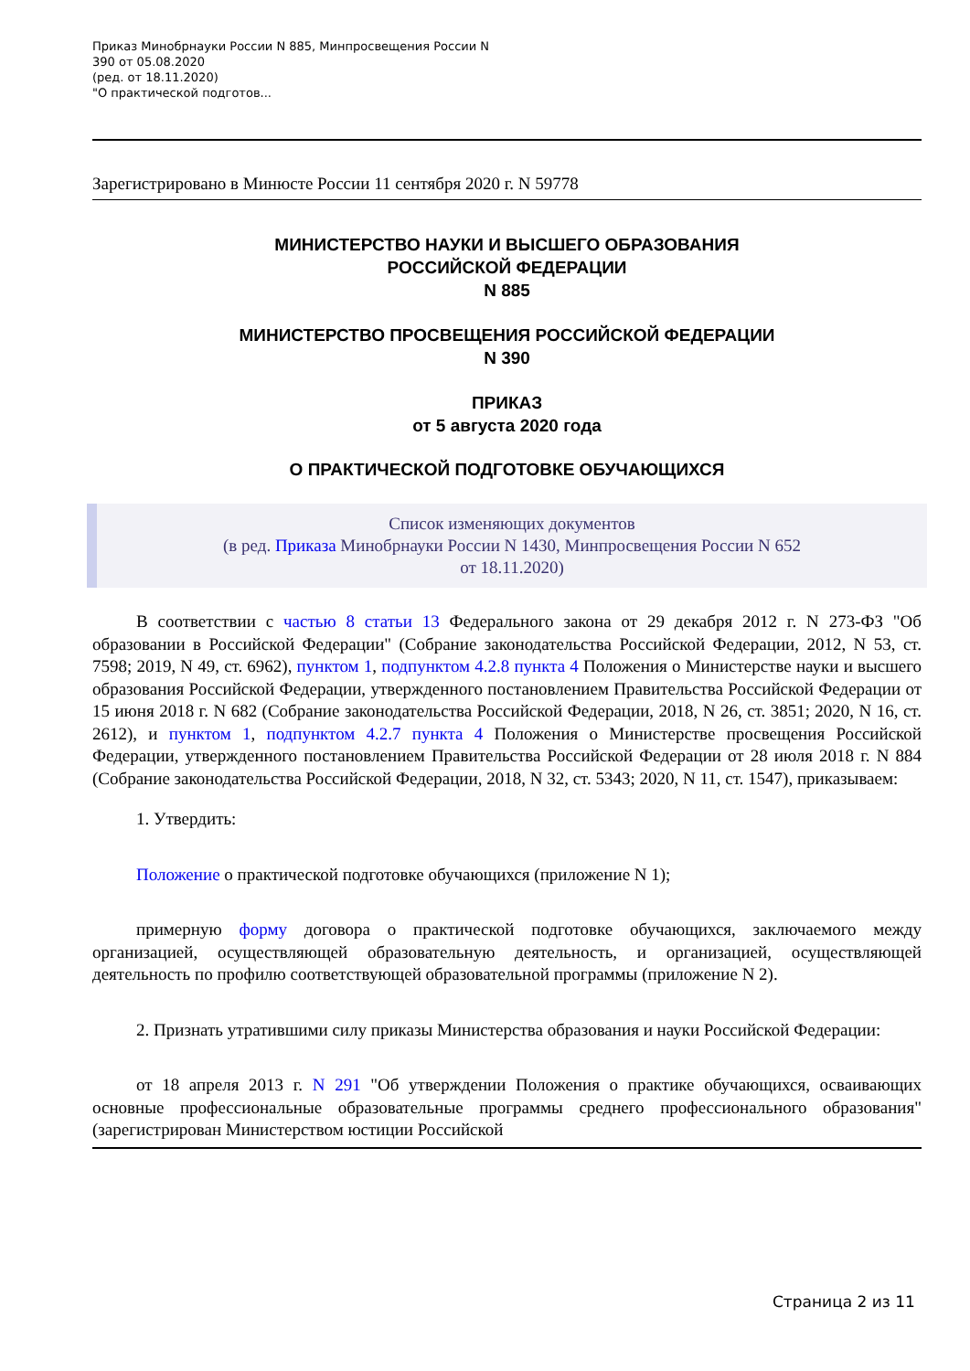Приказ Минобрнауки России N 885, Минпросвещения России N
390 от 05.08.2020
(ред. от 18.11.2020)
"О практической подготов...
Зарегистрировано в Минюсте России 11 сентября 2020 г. N 59778
МИНИСТЕРСТВО НАУКИ И ВЫСШЕГО ОБРАЗОВАНИЯ
РОССИЙСКОЙ ФЕДЕРАЦИИ
N 885
МИНИСТЕРСТВО ПРОСВЕЩЕНИЯ РОССИЙСКОЙ ФЕДЕРАЦИИ
N 390
ПРИКАЗ
от 5 августа 2020 года
О ПРАКТИЧЕСКОЙ ПОДГОТОВКЕ ОБУЧАЮЩИХСЯ
Список изменяющих документов
(в ред. Приказа Минобрнауки России N 1430, Минпросвещения России N 652
от 18.11.2020)
В соответствии с частью 8 статьи 13 Федерального закона от 29 декабря 2012 г. N 273-ФЗ "Об образовании в Российской Федерации" (Собрание законодательства Российской Федерации, 2012, N 53, ст. 7598; 2019, N 49, ст. 6962), пунктом 1, подпунктом 4.2.8 пункта 4 Положения о Министерстве науки и высшего образования Российской Федерации, утвержденного постановлением Правительства Российской Федерации от 15 июня 2018 г. N 682 (Собрание законодательства Российской Федерации, 2018, N 26, ст. 3851; 2020, N 16, ст. 2612), и пунктом 1, подпунктом 4.2.7 пункта 4 Положения о Министерстве просвещения Российской Федерации, утвержденного постановлением Правительства Российской Федерации от 28 июля 2018 г. N 884 (Собрание законодательства Российской Федерации, 2018, N 32, ст. 5343; 2020, N 11, ст. 1547), приказываем:
1. Утвердить:
Положение о практической подготовке обучающихся (приложение N 1);
примерную форму договора о практической подготовке обучающихся, заключаемого между организацией, осуществляющей образовательную деятельность, и организацией, осуществляющей деятельность по профилю соответствующей образовательной программы (приложение N 2).
2. Признать утратившими силу приказы Министерства образования и науки Российской Федерации:
от 18 апреля 2013 г. N 291 "Об утверждении Положения о практике обучающихся, осваивающих основные профессиональные образовательные программы среднего профессионального образования" (зарегистрирован Министерством юстиции Российской
Страница 2 из 11